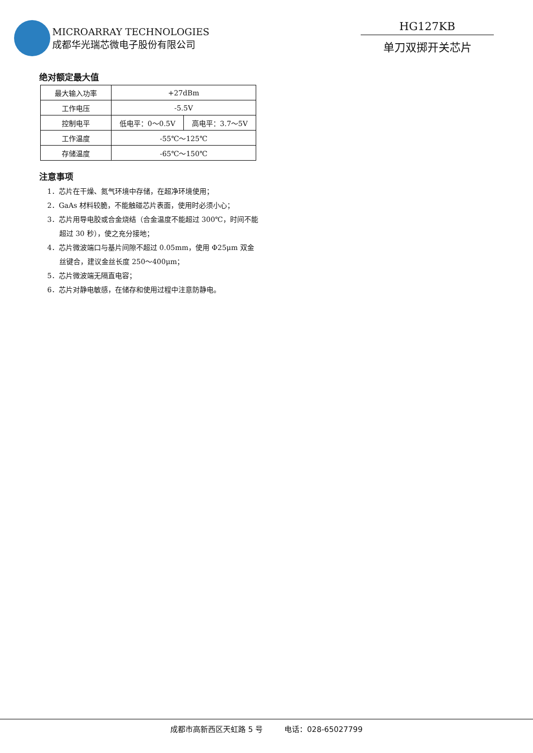MICROARRAY TECHNOLOGIES
成都华光瑞芯微电子股份有限公司
HG127KB
单刀双掷开关芯片
绝对额定最大值
| 最大输入功率 | +27dBm | |
| 工作电压 | -5.5V | |
| 控制电平 | 低电平：0～0.5V | 高电平：3.7～5V |
| 工作温度 | -55℃～125℃ | |
| 存储温度 | -65℃～150℃ | |
注意事项
1．芯片在干燥、氮气环境中存储，在超净环境使用；
2．GaAs 材料较脆，不能触碰芯片表面，使用时必须小心；
3．芯片用导电胶或合金烧结（合金温度不能超过 300℃，时间不能超过 30 秒），使之充分接地；
4．芯片微波端口与基片间隙不超过 0.05mm，使用 Φ25μm 双金丝键合，建议金丝长度 250～400μm；
5．芯片微波端无隔直电容；
6．芯片对静电敏感，在储存和使用过程中注意防静电。
成都市高新西区天虹路 5 号 电话：028-65027799